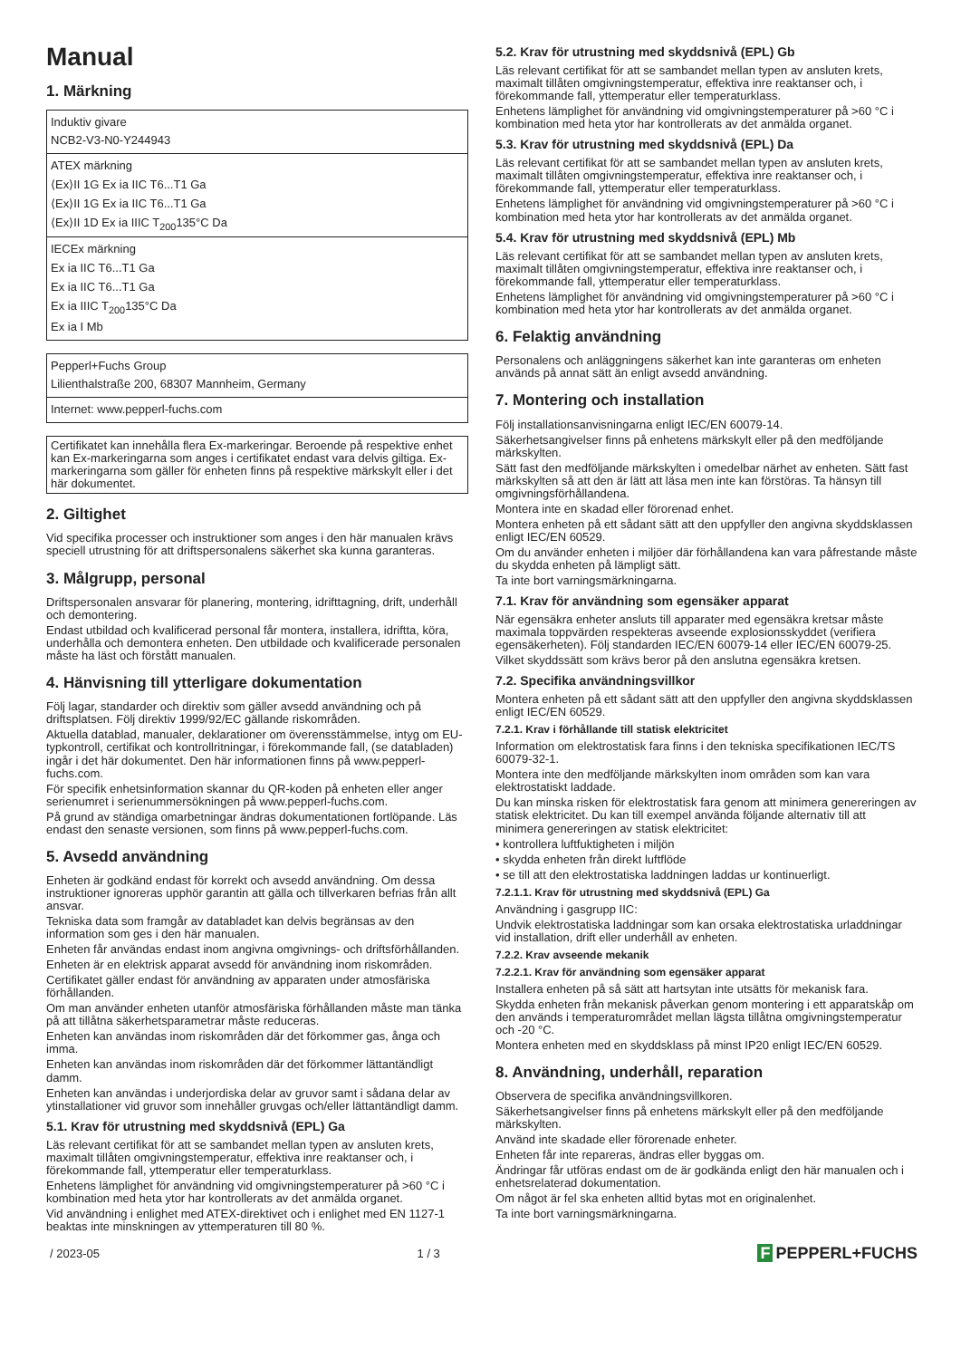Manual
1. Märkning
| Induktiv givare NCB2-V3-N0-Y244943 |
| ATEX märkning ⟨Ex⟩II 1G Ex ia IIC T6...T1 Ga ⟨Ex⟩II 1G Ex ia IIC T6...T1 Ga ⟨Ex⟩II 1D Ex ia IIIC T<sub>200</sub>135°C Da |
| IECEx märkning Ex ia IIC T6...T1 Ga Ex ia IIC T6...T1 Ga Ex ia IIIC T<sub>200</sub>135°C Da Ex ia I Mb |
| Pepperl+Fuchs Group Lilienthalstraße 200, 68307 Mannheim, Germany |
| Internet: www.pepperl-fuchs.com |
Certifikatet kan innehålla flera Ex-markeringar. Beroende på respektive enhet kan Ex-markeringarna som anges i certifikatet endast vara delvis giltiga. Ex-markeringarna som gäller för enheten finns på respektive märkskylt eller i det här dokumentet.
2. Giltighet
Vid specifika processer och instruktioner som anges i den här manualen krävs speciell utrustning för att driftspersonalens säkerhet ska kunna garanteras.
3. Målgrupp, personal
Driftspersonalen ansvarar för planering, montering, idrifttagning, drift, underhåll och demontering.
Endast utbildad och kvalificerad personal får montera, installera, idriftta, köra, underhålla och demontera enheten. Den utbildade och kvalificerade personalen måste ha läst och förstått manualen.
4. Hänvisning till ytterligare dokumentation
Följ lagar, standarder och direktiv som gäller avsedd användning och på driftsplatsen. Följ direktiv 1999/92/EC gällande riskområden.
Aktuella datablad, manualer, deklarationer om överensstämmelse, intyg om EU-typkontroll, certifikat och kontrollritningar, i förekommande fall, (se databladen) ingår i det här dokumentet. Den här informationen finns på www.pepperl-fuchs.com.
För specifik enhetsinformation skannar du QR-koden på enheten eller anger serienumret i serienummersökningen på www.pepperl-fuchs.com.
På grund av ständiga omarbetningar ändras dokumentationen fortlöpande. Läs endast den senaste versionen, som finns på www.pepperl-fuchs.com.
5. Avsedd användning
Enheten är godkänd endast för korrekt och avsedd användning. Om dessa instruktioner ignoreras upphör garantin att gälla och tillverkaren befrias från allt ansvar.
Tekniska data som framgår av databladet kan delvis begränsas av den information som ges i den här manualen.
Enheten får användas endast inom angivna omgivnings- och driftsförhållanden.
Enheten är en elektrisk apparat avsedd för användning inom riskområden.
Certifikatet gäller endast för användning av apparaten under atmosfäriska förhållanden.
Om man använder enheten utanför atmosfäriska förhållanden måste man tänka på att tillåtna säkerhetsparametrar måste reduceras.
Enheten kan användas inom riskområden där det förkommer gas, ånga och imma.
Enheten kan användas inom riskområden där det förkommer lättantändligt damm.
Enheten kan användas i underjordiska delar av gruvor samt i sådana delar av ytinstallationer vid gruvor som innehåller gruvgas och/eller lättantändligt damm.
5.1. Krav för utrustning med skyddsnivå (EPL) Ga
Läs relevant certifikat för att se sambandet mellan typen av ansluten krets, maximalt tillåten omgivningstemperatur, effektiva inre reaktanser och, i förekommande fall, yttemperatur eller temperaturklass.
Enhetens lämplighet för användning vid omgivningstemperaturer på >60 °C i kombination med heta ytor har kontrollerats av det anmälda organet.
Vid användning i enlighet med ATEX-direktivet och i enlighet med EN 1127-1 beaktas inte minskningen av yttemperaturen till 80 %.
5.2. Krav för utrustning med skyddsnivå (EPL) Gb
Läs relevant certifikat för att se sambandet mellan typen av ansluten krets, maximalt tillåten omgivningstemperatur, effektiva inre reaktanser och, i förekommande fall, yttemperatur eller temperaturklass.
Enhetens lämplighet för användning vid omgivningstemperaturer på >60 °C i kombination med heta ytor har kontrollerats av det anmälda organet.
5.3. Krav för utrustning med skyddsnivå (EPL) Da
Läs relevant certifikat för att se sambandet mellan typen av ansluten krets, maximalt tillåten omgivningstemperatur, effektiva inre reaktanser och, i förekommande fall, yttemperatur eller temperaturklass.
Enhetens lämplighet för användning vid omgivningstemperaturer på >60 °C i kombination med heta ytor har kontrollerats av det anmälda organet.
5.4. Krav för utrustning med skyddsnivå (EPL) Mb
Läs relevant certifikat för att se sambandet mellan typen av ansluten krets, maximalt tillåten omgivningstemperatur, effektiva inre reaktanser och, i förekommande fall, yttemperatur eller temperaturklass.
Enhetens lämplighet för användning vid omgivningstemperaturer på >60 °C i kombination med heta ytor har kontrollerats av det anmälda organet.
6. Felaktig användning
Personalens och anläggningens säkerhet kan inte garanteras om enheten används på annat sätt än enligt avsedd användning.
7. Montering och installation
Följ installationsanvisningarna enligt IEC/EN 60079-14.
Säkerhetsangivelser finns på enhetens märkskylt eller på den medföljande märkskylten.
Sätt fast den medföljande märkskylten i omedelbar närhet av enheten. Sätt fast märkskylten så att den är lätt att läsa men inte kan förstöras. Ta hänsyn till omgivningsförhållandena.
Montera inte en skadad eller förorenad enhet.
Montera enheten på ett sådant sätt att den uppfyller den angivna skyddsklassen enligt IEC/EN 60529.
Om du använder enheten i miljöer där förhållandena kan vara påfrestande måste du skydda enheten på lämpligt sätt.
Ta inte bort varningsmärkningarna.
7.1. Krav för användning som egensäker apparat
När egensäkra enheter ansluts till apparater med egensäkra kretsar måste maximala toppvärden respekteras avseende explosionsskyddet (verifiera egensäkerheten). Följ standarden IEC/EN 60079-14 eller IEC/EN 60079-25.
Vilket skyddssätt som krävs beror på den anslutna egensäkra kretsen.
7.2. Specifika användningsvillkor
Montera enheten på ett sådant sätt att den uppfyller den angivna skyddsklassen enligt IEC/EN 60529.
7.2.1. Krav i förhållande till statisk elektricitet
Information om elektrostatisk fara finns i den tekniska specifikationen IEC/TS 60079-32-1.
Montera inte den medföljande märkskylten inom områden som kan vara elektrostatiskt laddade.
Du kan minska risken för elektrostatisk fara genom att minimera genereringen av statisk elektricitet. Du kan till exempel använda följande alternativ till att minimera genereringen av statisk elektricitet:
• kontrollera luftfuktigheten i miljön
• skydda enheten från direkt luftflöde
• se till att den elektrostatiska laddningen laddas ur kontinuerligt.
7.2.1.1. Krav för utrustning med skyddsnivå (EPL) Ga
Användning i gasgrupp IIC:
Undvik elektrostatiska laddningar som kan orsaka elektrostatiska urladdningar vid installation, drift eller underhåll av enheten.
7.2.2. Krav avseende mekanik
7.2.2.1. Krav för användning som egensäker apparat
Installera enheten på så sätt att hartsytan inte utsätts för mekanisk fara.
Skydda enheten från mekanisk påverkan genom montering i ett apparatskåp om den används i temperaturområdet mellan lägsta tillåtna omgivningstemperatur och -20 °C.
Montera enheten med en skyddsklass på minst IP20 enligt IEC/EN 60529.
8. Användning, underhåll, reparation
Observera de specifika användningsvillkoren.
Säkerhetsangivelser finns på enhetens märkskylt eller på den medföljande märkskylten.
Använd inte skadade eller förorenade enheter.
Enheten får inte repareras, ändras eller byggas om.
Ändringar får utföras endast om de är godkända enligt den här manualen och i enhetsrelaterad dokumentation.
Om något är fel ska enheten alltid bytas mot en originalenhet.
Ta inte bort varningsmärkningarna.
/ 2023-05 1 / 3 F PEPPERL+FUCHS